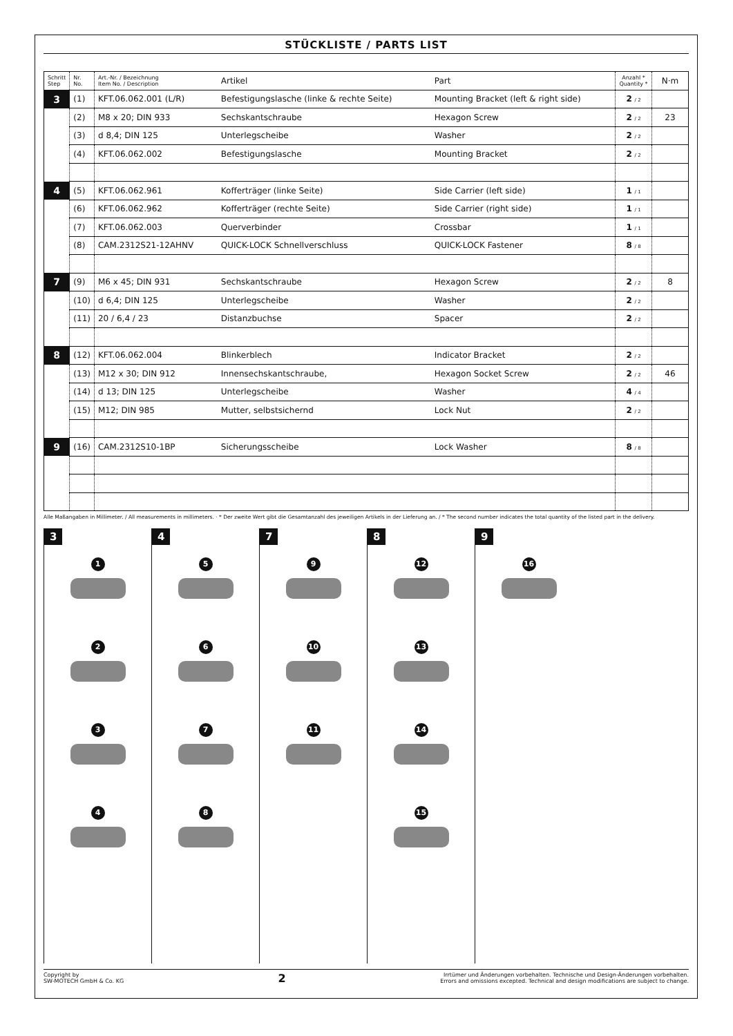STÜCKLISTE / PARTS LIST
| Schritt Step | Nr. No. | Art.-Nr. / Bezeichnung Item No. / Description | Artikel | Part | Anzahl * Quantity * | N·m |
| --- | --- | --- | --- | --- | --- | --- |
| 3 | (1) | KFT.06.062.001 (L/R) | Befestigungslasche (linke & rechte Seite) | Mounting Bracket (left & right side) | 2 / 2 | |
| | (2) | M8 x 20; DIN 933 | Sechskantschraube | Hexagon Screw | 2 / 2 | 23 |
| | (3) | d 8,4; DIN 125 | Unterlegscheibe | Washer | 2 / 2 | |
| | (4) | KFT.06.062.002 | Befestigungslasche | Mounting Bracket | 2 / 2 | |
| 4 | (5) | KFT.06.062.961 | Kofferträger (linke Seite) | Side Carrier (left side) | 1 / 1 | |
| | (6) | KFT.06.062.962 | Kofferträger (rechte Seite) | Side Carrier (right side) | 1 / 1 | |
| | (7) | KFT.06.062.003 | Querverbinder | Crossbar | 1 / 1 | |
| | (8) | CAM.2312S21-12AHNV | QUICK-LOCK Schnellverschluss | QUICK-LOCK Fastener | 8 / 8 | |
| 7 | (9) | M6 x 45; DIN 931 | Sechskantschraube | Hexagon Screw | 2 / 2 | 8 |
| | (10) | d 6,4; DIN 125 | Unterlegscheibe | Washer | 2 / 2 | |
| | (11) | 20 / 6,4 / 23 | Distanzbuchse | Spacer | 2 / 2 | |
| 8 | (12) | KFT.06.062.004 | Blinkerblech | Indicator Bracket | 2 / 2 | |
| | (13) | M12 x 30; DIN 912 | Innensechskantschraube, | Hexagon Socket Screw | 2 / 2 | 46 |
| | (14) | d 13; DIN 125 | Unterlegscheibe | Washer | 4 / 4 | |
| | (15) | M12; DIN 985 | Mutter, selbstsichernd | Lock Nut | 2 / 2 | |
| 9 | (16) | CAM.2312S10-1BP | Sicherungsscheibe | Lock Washer | 8 / 8 | |
Alle Maßangaben in Millimeter. / All measurements in millimeters. · * Der zweite Wert gibt die Gesamtanzahl des jeweiligen Artikels in der Lieferung an. / * The second number indicates the total quantity of the listed part in the delivery.
3
1
2
3
4
4
5
6
7
8
7
9
10
11
8
12
13
14
15
9
16
Copyright by
SW-MOTECH GmbH & Co. KG
2
Irrtümer und Änderungen vorbehalten. Technische und Design-Änderungen vorbehalten.
Errors and omissions excepted. Technical and design modifications are subject to change.